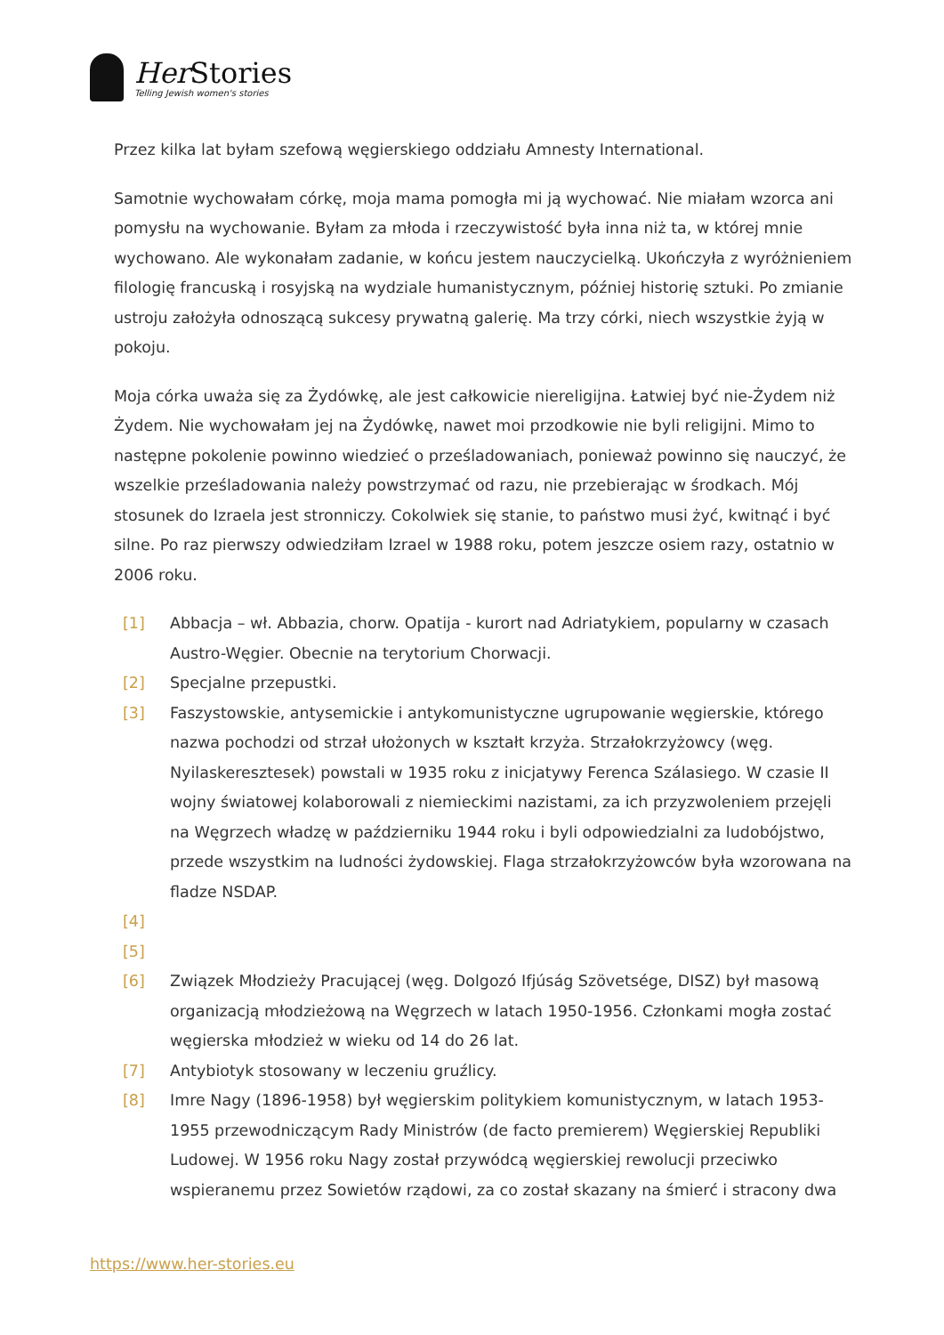Her Stories
Telling Jewish women's stories
Przez kilka lat byłam szefową węgierskiego oddziału Amnesty International.
Samotnie wychowałam córkę, moja mama pomogła mi ją wychować. Nie miałam wzorca ani pomysłu na wychowanie. Byłam za młoda i rzeczywistość była inna niż ta, w której mnie wychowano. Ale wykonałam zadanie, w końcu jestem nauczycielką. Ukończyła z wyróżnieniem filologię francuską i rosyjską na wydziale humanistycznym, później historię sztuki. Po zmianie ustroju założyła odnoszącą sukcesy prywatną galerię. Ma trzy córki, niech wszystkie żyją w pokoju.
Moja córka uważa się za Żydówkę, ale jest całkowicie niereligijna. Łatwiej być nie-Żydem niż Żydem. Nie wychowałam jej na Żydówkę, nawet moi przodkowie nie byli religijni. Mimo to następne pokolenie powinno wiedzieć o prześladowaniach, ponieważ powinno się nauczyć, że wszelkie prześladowania należy powstrzymać od razu, nie przebierając w środkach. Mój stosunek do Izraela jest stronniczy. Cokolwiek się stanie, to państwo musi żyć, kwitnąć i być silne. Po raz pierwszy odwiedziłam Izrael w 1988 roku, potem jeszcze osiem razy, ostatnio w 2006 roku.
[1] Abbacja – wł. Abbazia, chorw. Opatija - kurort nad Adriatykiem, popularny w czasach Austro-Węgier. Obecnie na terytorium Chorwacji.
[2] Specjalne przepustki.
[3] Faszystowskie, antysemickie i antykomunistyczne ugrupowanie węgierskie, którego nazwa pochodzi od strzał ułożonych w kształt krzyża. Strzałokrzyżowcy (węg. Nyilaskeresztesek) powstali w 1935 roku z inicjatywy Ferenca Szálasiego. W czasie II wojny światowej kolaborowali z niemieckimi nazistami, za ich przyzwoleniem przejęli na Węgrzech władzę w październiku 1944 roku i byli odpowiedzialni za ludobójstwo, przede wszystkim na ludności żydowskiej. Flaga strzałokrzyżowców była wzorowana na fladze NSDAP.
[4]
[5]
[6] Związek Młodzieży Pracującej (węg. Dolgozó Ifjúság Szövetsége, DISZ) był masową organizacją młodzieżową na Węgrzech w latach 1950-1956. Członkami mogła zostać węgierska młodzież w wieku od 14 do 26 lat.
[7] Antybiotyk stosowany w leczeniu gruźlicy.
[8] Imre Nagy (1896-1958) był węgierskim politykiem komunistycznym, w latach 1953-1955 przewodniczącym Rady Ministrów (de facto premierem) Węgierskiej Republiki Ludowej. W 1956 roku Nagy został przywódcą węgierskiej rewolucji przeciwko wspieranemu przez Sowietów rządowi, za co został skazany na śmierć i stracony dwa
https://www.her-stories.eu